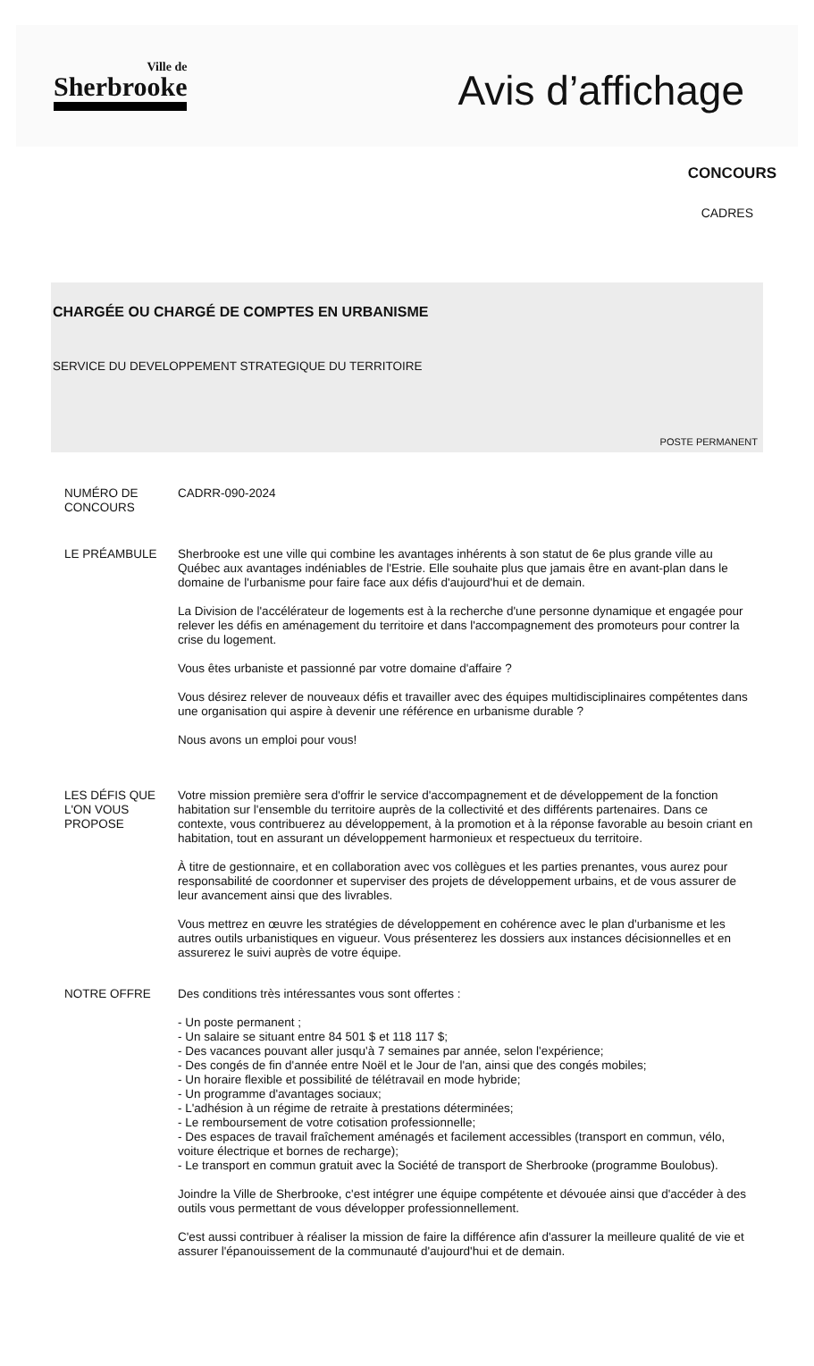Ville de
Sherbrooke
Avis d’affichage
CONCOURS
CADRES
CHARGÉE OU CHARGÉ DE COMPTES EN URBANISME
SERVICE DU DEVELOPPEMENT STRATEGIQUE DU TERRITOIRE
POSTE PERMANENT
NUMÉRO DE CONCOURS
CADRR-090-2024
LE PRÉAMBULE Sherbrooke est une ville qui combine les avantages inhérents à son statut de 6e plus grande ville au Québec aux avantages indéniables de l'Estrie. Elle souhaite plus que jamais être en avant-plan dans le domaine de l'urbanisme pour faire face aux défis d'aujourd'hui et de demain.
La Division de l'accélérateur de logements est à la recherche d'une personne dynamique et engagée pour relever les défis en aménagement du territoire et dans l'accompagnement des promoteurs pour contrer la crise du logement.
Vous êtes urbaniste et passionné par votre domaine d'affaire ?
Vous désirez relever de nouveaux défis et travailler avec des équipes multidisciplinaires compétentes dans une organisation qui aspire à devenir une référence en urbanisme durable ?
Nous avons un emploi pour vous!
LES DÉFIS QUE L'ON VOUS PROPOSE
Votre mission première sera d'offrir le service d'accompagnement et de développement de la fonction habitation sur l'ensemble du territoire auprès de la collectivité et des différents partenaires. Dans ce contexte, vous contribuerez au développement, à la promotion et à la réponse favorable au besoin criant en habitation, tout en assurant un développement harmonieux et respectueux du territoire.
À titre de gestionnaire, et en collaboration avec vos collègues et les parties prenantes, vous aurez pour responsabilité de coordonner et superviser des projets de développement urbains, et de vous assurer de leur avancement ainsi que des livrables.
Vous mettrez en œuvre les stratégies de développement en cohérence avec le plan d'urbanisme et les autres outils urbanistiques en vigueur. Vous présenterez les dossiers aux instances décisionnelles et en assurerez le suivi auprès de votre équipe.
NOTRE OFFRE Des conditions très intéressantes vous sont offertes :
- Un poste permanent ;
- Un salaire se situant entre 84 501 $ et 118 117 $;
- Des vacances pouvant aller jusqu'à 7 semaines par année, selon l'expérience;
- Des congés de fin d'année entre Noël et le Jour de l'an, ainsi que des congés mobiles;
- Un horaire flexible et possibilité de télétravail en mode hybride;
- Un programme d'avantages sociaux;
- L'adhésion à un régime de retraite à prestations déterminées;
- Le remboursement de votre cotisation professionnelle;
- Des espaces de travail fraîchement aménagés et facilement accessibles (transport en commun, vélo, voiture électrique et bornes de recharge);
- Le transport en commun gratuit avec la Société de transport de Sherbrooke (programme Boulobus).
Joindre la Ville de Sherbrooke, c'est intégrer une équipe compétente et dévouée ainsi que d'accéder à des outils vous permettant de vous développer professionnellement.
C'est aussi contribuer à réaliser la mission de faire la différence afin d'assurer la meilleure qualité de vie et assurer l'épanouissement de la communauté d'aujourd'hui et de demain.